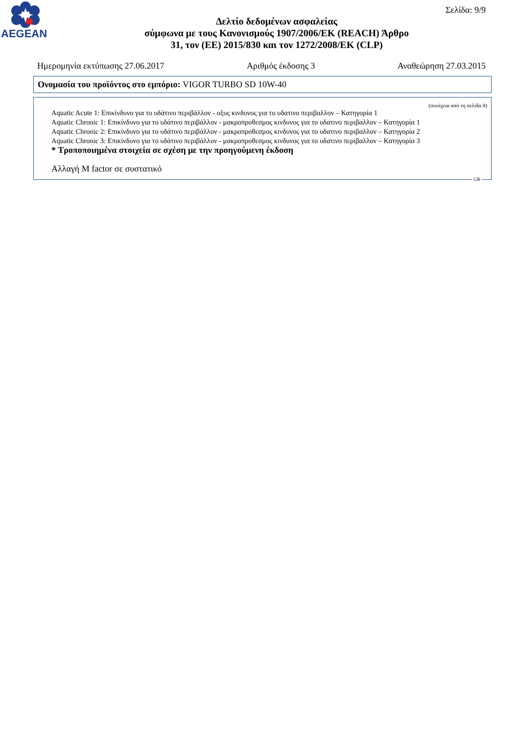AEGEAN
Σελίδα: 9/9
Δελτίο δεδομένων ασφαλείας
σύμφωνα με τους Κανονισμούς 1907/2006/ΕΚ (REACH) Άρθρο
31, τον (ΕΕ) 2015/830 και τον 1272/2008/ΕΚ (CLP)
Ημερομηνία εκτύπωσης 27.06.2017 Αριθμός έκδοσης 3 Αναθεώρηση 27.03.2015
Ονομασία του προϊόντος στο εμπόριο: VIGOR TURBO SD 10W-40
(συνέχεια από τη σελίδα 8)
Aquatic Acute 1: Επικίνδυνο για το υδάτινο περιβάλλον - οξυς κινδυνος για το υδατινο περιβαλλον – Κατηγορία 1
Aquatic Chronic 1: Επικίνδυνο για το υδάτινο περιβάλλον - μακροπροθεσμος κινδυνος για το υδατινο περιβαλλον – Κατηγορία 1
Aquatic Chronic 2: Επικίνδυνο για το υδάτινο περιβάλλον - μακροπροθεσμος κινδυνος για το υδατινο περιβαλλον – Κατηγορία 2
Aquatic Chronic 3: Επικίνδυνο για το υδάτινο περιβάλλον - μακροπροθεσμος κινδυνος για το υδατινο περιβαλλον – Κατηγορία 3
* Τροποποιημένα στοιχεία σε σχέση με την προηγούμενη έκδοση
Αλλαγή M factor σε συστατικό
GR